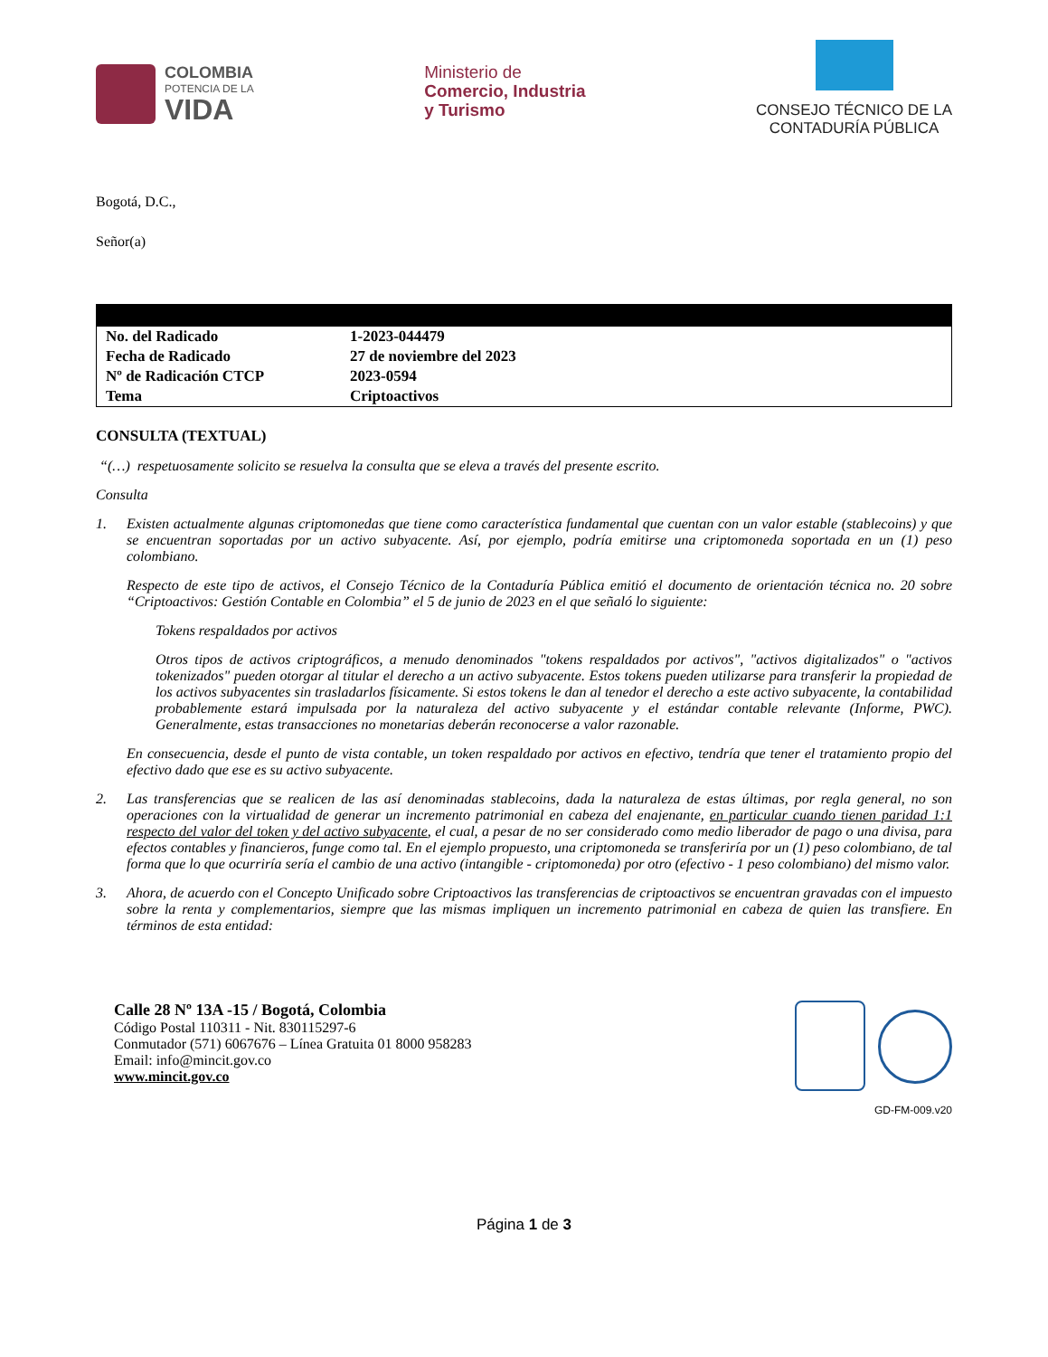COLOMBIA
POTENCIA DE LA
VIDA
Ministerio de
Comercio, Industria
y Turismo
CONSEJO TÉCNICO DE LA
CONTADURÍA PÚBLICA
Bogotá, D.C.,
Señor(a)
| No. del Radicado | 1-2023-044479 |
| Fecha de Radicado | 27 de noviembre del 2023 |
| Nº de Radicación CTCP | 2023-0594 |
| Tema | Criptoactivos |
CONSULTA (TEXTUAL)
“(…) respetuosamente solicito se resuelva la consulta que se eleva a través del presente escrito.
Consulta
1. Existen actualmente algunas criptomonedas que tiene como característica fundamental que cuentan con un valor estable (stablecoins) y que se encuentran soportadas por un activo subyacente. Así, por ejemplo, podría emitirse una criptomoneda soportada en un (1) peso colombiano.
Respecto de este tipo de activos, el Consejo Técnico de la Contaduría Pública emitió el documento de orientación técnica no. 20 sobre “Criptoactivos: Gestión Contable en Colombia” el 5 de junio de 2023 en el que señaló lo siguiente:
Tokens respaldados por activos
Otros tipos de activos criptográficos, a menudo denominados "tokens respaldados por activos", "activos digitalizados" o "activos tokenizados" pueden otorgar al titular el derecho a un activo subyacente. Estos tokens pueden utilizarse para transferir la propiedad de los activos subyacentes sin trasladarlos físicamente. Si estos tokens le dan al tenedor el derecho a este activo subyacente, la contabilidad probablemente estará impulsada por la naturaleza del activo subyacente y el estándar contable relevante (Informe, PWC). Generalmente, estas transacciones no monetarias deberán reconocerse a valor razonable.
En consecuencia, desde el punto de vista contable, un token respaldado por activos en efectivo, tendría que tener el tratamiento propio del efectivo dado que ese es su activo subyacente.
2. Las transferencias que se realicen de las así denominadas stablecoins, dada la naturaleza de estas últimas, por regla general, no son operaciones con la virtualidad de generar un incremento patrimonial en cabeza del enajenante, en particular cuando tienen paridad 1:1 respecto del valor del token y del activo subyacente, el cual, a pesar de no ser considerado como medio liberador de pago o una divisa, para efectos contables y financieros, funge como tal. En el ejemplo propuesto, una criptomoneda se transferiría por un (1) peso colombiano, de tal forma que lo que ocurriría sería el cambio de una activo (intangible - criptomoneda) por otro (efectivo - 1 peso colombiano) del mismo valor.
3. Ahora, de acuerdo con el Concepto Unificado sobre Criptoactivos las transferencias de criptoactivos se encuentran gravadas con el impuesto sobre la renta y complementarios, siempre que las mismas impliquen un incremento patrimonial en cabeza de quien las transfiere. En términos de esta entidad:
Calle 28 Nº 13A -15 / Bogotá, Colombia
Código Postal 110311 - Nit. 830115297-6
Conmutador (571) 6067676 – Línea Gratuita 01 8000 958283
Email: info@mincit.gov.co
www.mincit.gov.co
GD-FM-009.v20
Página 1 de 3